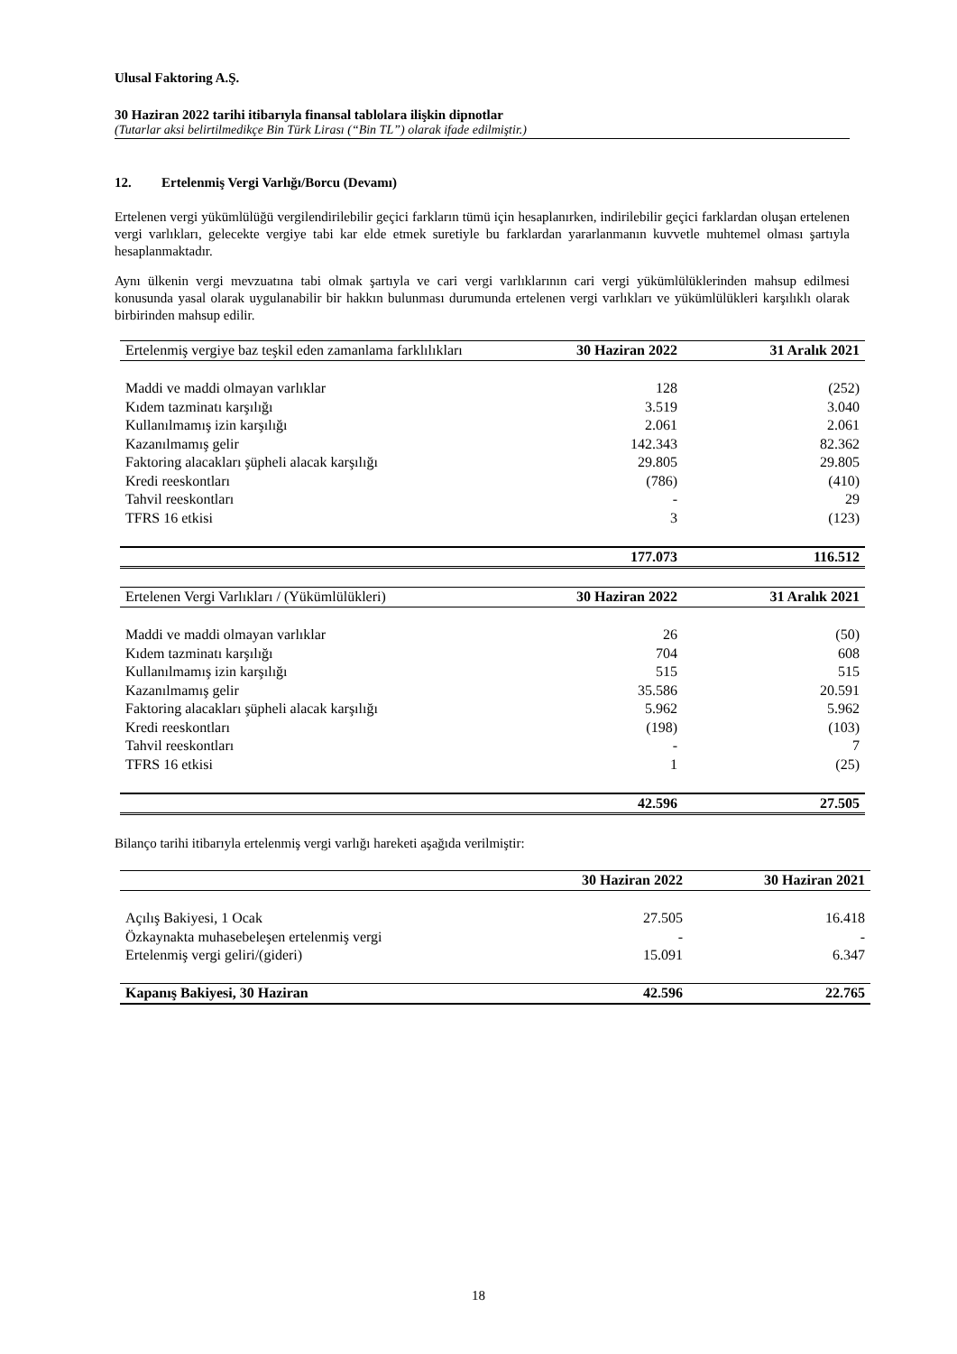Ulusal Faktoring A.Ş.
30 Haziran 2022 tarihi itibarıyla finansal tablolara ilişkin dipnotlar
(Tutarlar aksi belirtilmedikçe Bin Türk Lirası (“Bin TL”) olarak ifade edilmiştir.)
12. Ertelenmiş Vergi Varlığı/Borcu (Devamı)
Ertelenen vergi yükümlülüğü vergilendirilebilir geçici farkların tümü için hesaplanırken, indirilebilir geçici farklardan oluşan ertelenen vergi varlıkları, gelecekte vergiye tabi kar elde etmek suretiyle bu farklardan yararlanmanın kuvvetle muhtemel olması şartıyla hesaplanmaktadır.
Aynı ülkenin vergi mevzuatına tabi olmak şartıyla ve cari vergi varlıklarının cari vergi yükümlülüklerinden mahsup edilmesi konusunda yasal olarak uygulanabilir bir hakkın bulunması durumunda ertelenen vergi varlıkları ve yükümlülükleri karşılıklı olarak birbirinden mahsup edilir.
| Ertelenmiş vergiye baz teşkil eden zamanlama farklılıkları | 30 Haziran 2022 | 31 Aralık 2021 |
| --- | --- | --- |
| Maddi ve maddi olmayan varlıklar | 128 | (252) |
| Kıdem tazminatı karşılığı | 3.519 | 3.040 |
| Kullanılmamış izin karşılığı | 2.061 | 2.061 |
| Kazanılmamış gelir | 142.343 | 82.362 |
| Faktoring alacakları şüpheli alacak karşılığı | 29.805 | 29.805 |
| Kredi reeskontları | (786) | (410) |
| Tahvil reeskontları | - | 29 |
| TFRS 16 etkisi | 3 | (123) |
| | 177.073 | 116.512 |
| Ertelenen Vergi Varlıkları / (Yükümlülükleri) | 30 Haziran 2022 | 31 Aralık 2021 |
| --- | --- | --- |
| Maddi ve maddi olmayan varlıklar | 26 | (50) |
| Kıdem tazminatı karşılığı | 704 | 608 |
| Kullanılmamış izin karşılığı | 515 | 515 |
| Kazanılmamış gelir | 35.586 | 20.591 |
| Faktoring alacakları şüpheli alacak karşılığı | 5.962 | 5.962 |
| Kredi reeskontları | (198) | (103) |
| Tahvil reeskontları | - | 7 |
| TFRS 16 etkisi | 1 | (25) |
| | 42.596 | 27.505 |
Bilanço tarihi itibarıyla ertelenmiş vergi varlığı hareketi aşağıda verilmiştir:
| | 30 Haziran 2022 | 30 Haziran 2021 |
| --- | --- | --- |
| Açılış Bakiyesi, 1 Ocak | 27.505 | 16.418 |
| Özkaynakta muhasebeleşen ertelenmiş vergi | - | - |
| Ertelenmiş vergi geliri/(gideri) | 15.091 | 6.347 |
| Kapanış Bakiyesi, 30 Haziran | 42.596 | 22.765 |
18